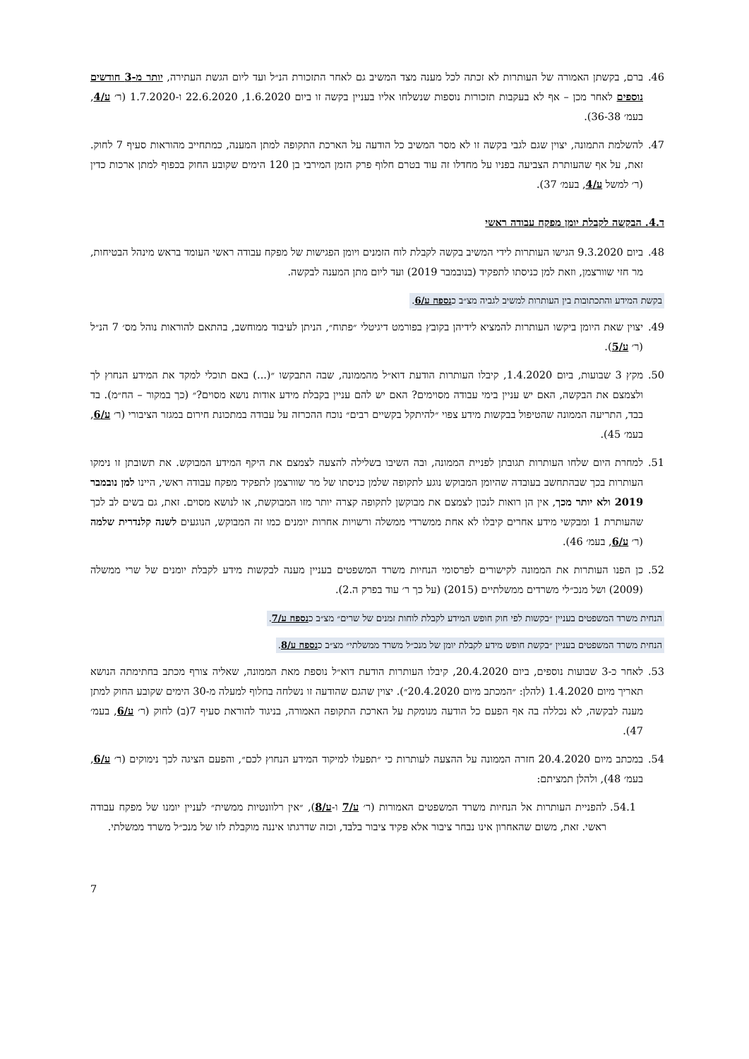46. ברם, בקשתן האמורה של העותרות לא זכתה לכל מענה מצד המשיב גם לאחר התזכורת הנ״ל ועד ליום הגשת העתירה, יותר מ-3 חודשים נוספים לאחר מכן – אף לא בעקבות תזכורות נוספות שנשלחו אליו בעניין בקשה זו ביום 1.6.2020, 22.6.2020 ו-1.7.2020 (ר׳ ע/4, בעמ׳ 36-38).
47. להשלמת התמונה, יצוין שגם לגבי בקשה זו לא מסר המשיב כל הודעה על הארכת התקופה למתן המענה, כמתחייב מהוראות סעיף 7 לחוק. זאת, על אף שהעותרת הצביעה בפניו על מחדלו זה עוד בטרם חלוף פרק הזמן המירבי בן 120 הימים שקובע החוק בכפוף למתן ארכות כדין (ר׳ למשל ע/4, בעמ׳ 37).
ד.4. הבקשה לקבלת יומן מפקח עבודה ראשי
48. ביום 9.3.2020 הגישו העותרות לידי המשיב בקשה לקבלת לוח הזמנים ויומן הפגישות של מפקח עבודה ראשי העומד בראש מינהל הבטיחות, מר חזי שוורצמן, וזאת למן כניסתו לתפקיד (בנובמבר 2019) ועד ליום מתן המענה לבקשה.
בקשת המידע והתכתובות בין העותרות למשיב לגביה מצ״ב כנספח ע/6.
49. יצוין שאת היומן ביקשו העותרות להמציא לידיהן בקובץ בפורמט דיגיטלי ״פתוח״, הניתן לעיבוד ממוחשב, בהתאם להוראות נוהל מס׳ 7 הנ״ל (ר׳ ע/5).
50. מקץ 3 שבועות, ביום 1.4.2020, קיבלו העותרות הודעת דוא״ל מהממונה, שבה התבקשו ״(...) באם תוכלי למקד את המידע הנחוץ לך ולצמצם את הבקשה, האם יש עניין בימי עבודה מסוימים? האם יש להם עניין בקבלת מידע אודות נושא מסוים?״ (כך במקור – הח״מ). בד בבד, התריעה הממונה שהטיפול בבקשות מידע צפוי ״להיתקל בקשיים רבים״ נוכח ההכרזה על עבודה במתכונת חירום במגזר הציבורי (ר׳ ע/6, בעמ׳ 45).
51. למחרת היום שלחו העותרות תגובתן לפניית הממונה, ובה השיבו בשלילה להצעה לצמצם את היקף המידע המבוקש. את תשובתן זו נימקו העותרות בכך שבהתחשב בעובדה שהיומן המבוקש נוגע לתקופה שלמן כניסתו של מר שוורצמן לתפקיד מפקח עבודה ראשי, היינו למן נובמבר 2019 ולא יותר מכך, אין הן רואות לנכון לצמצם את מבוקשן לתקופה קצרה יותר מזו המבוקשת, או לנושא מסוים. זאת, גם בשים לב לכך שהעותרת 1 ומבקשי מידע אחרים קיבלו לא אחת ממשרדי ממשלה ורשויות אחרות יומנים כמו זה המבוקש, הנוגעים לשנה קלנדרית שלמה (ר׳ ע/6, בעמ׳ 46).
52. כן הפנו העותרות את הממונה לקישורים לפרסומי הנחיות משרד המשפטים בעניין מענה לבקשות מידע לקבלת יומנים של שרי ממשלה (2009) ושל מנכ״לי משרדים ממשלתיים (2015) (על כך ר׳ עוד בפרק ה.2).
הנחית משרד המשפטים בעניין ״בקשות לפי חוק חופש המידע לקבלת לוחות זמנים של שרים״ מצ״ב כנספח ע/7.
הנחית משרד המשפטים בעניין ״בקשת חופש מידע לקבלת יומן של מנכ״ל משרד ממשלתי״ מצ״ב כנספח ע/8.
53. לאחר כ-3 שבועות נוספים, ביום 20.4.2020, קיבלו העותרות הודעת דוא״ל נוספת מאת הממונה, שאליה צורף מכתב בחתימתה הנושא תאריך מיום 1.4.2020 (להלן: ״המכתב מיום 20.4.2020״). יצוין שהגם שהודעה זו נשלחה בחלוף למעלה מ-30 הימים שקובע החוק למתן מענה לבקשה, לא נכללה בה אף הפעם כל הודעה מנומקת על הארכת התקופה האמורה, בניגוד להוראת סעיף 7(ב) לחוק (ר׳ ע/6, בעמ׳ 47).
54. במכתב מיום 20.4.2020 חזרה הממונה על ההצעה לעותרות כי ״תפעלו למיקוד המידע הנחוץ לכם״, והפעם הציגה לכך נימוקים (ר׳ ע/6, בעמ׳ 48), ולהלן תמציתם:
54.1. להפניית העותרות אל הנחיות משרד המשפטים האמורות (ר׳ ע/7 ו-ע/8), ״אין רלוונטיות ממשית״ לעניין יומנו של מפקח עבודה ראשי. זאת, משום שהאחרון אינו נבחר ציבור אלא פקיד ציבור בלבד, וכזה שדרגתו איננה מוקבלת לזו של מנכ״ל משרד ממשלתי.
7